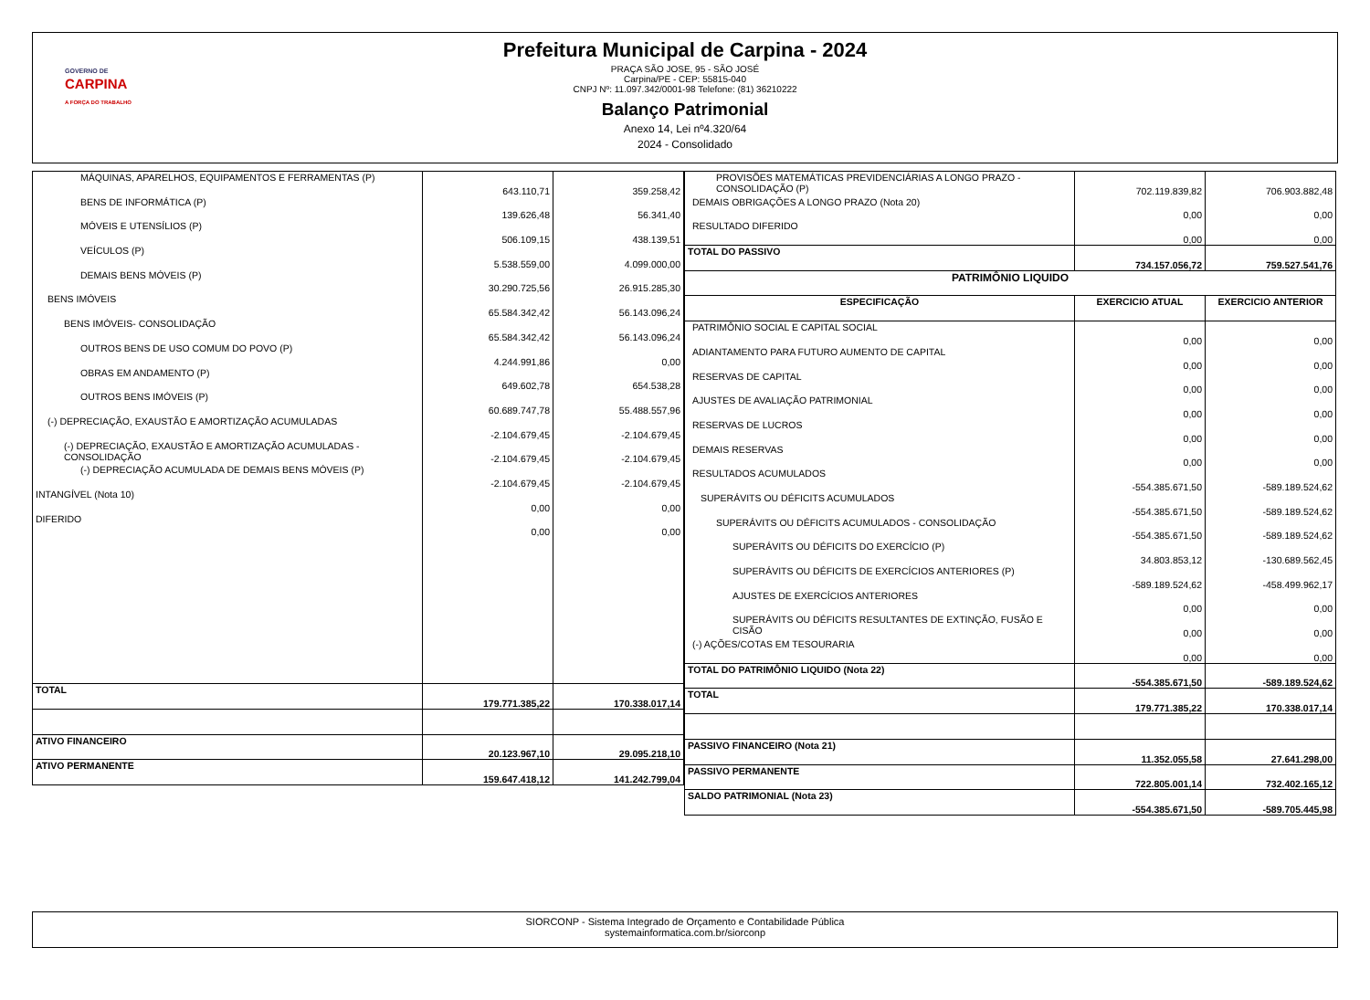GOVERNO DE
CARPINA
A FORÇA DO TRABALHO
Prefeitura Municipal de Carpina - 2024
PRAÇA SÃO JOSE, 95 - SÃO JOSÉ
Carpina/PE - CEP: 55815-040
CNPJ Nº: 11.097.342/0001-98 Telefone: (81) 36210222
Balanço Patrimonial
Anexo 14, Lei nº4.320/64
2024 - Consolidado
| MÁQUINAS, APARELHOS, EQUIPAMENTOS E FERRAMENTAS (P) | 643.110,71 | 359.258,42 |
| BENS DE INFORMÁTICA (P) | 139.626,48 | 56.341,40 |
| MÓVEIS E UTENSÍLIOS (P) | 506.109,15 | 438.139,51 |
| VEÍCULOS (P) | 5.538.559,00 | 4.099.000,00 |
| DEMAIS BENS MÓVEIS (P) | 30.290.725,56 | 26.915.285,30 |
| BENS IMÓVEIS | 65.584.342,42 | 56.143.096,24 |
| BENS IMÓVEIS- CONSOLIDAÇÃO | 65.584.342,42 | 56.143.096,24 |
| OUTROS BENS DE USO COMUM DO POVO (P) | 4.244.991,86 | 0,00 |
| OBRAS EM ANDAMENTO (P) | 649.602,78 | 654.538,28 |
| OUTROS BENS IMÓVEIS (P) | 60.689.747,78 | 55.488.557,96 |
| (-) DEPRECIAÇÃO, EXAUSTÃO E AMORTIZAÇÃO ACUMULADAS | -2.104.679,45 | -2.104.679,45 |
| (-) DEPRECIAÇÃO, EXAUSTÃO E AMORTIZAÇÃO ACUMULADAS - CONSOLIDAÇÃO | -2.104.679,45 | -2.104.679,45 |
| (-) DEPRECIAÇÃO ACUMULADA DE DEMAIS BENS MÓVEIS (P) | -2.104.679,45 | -2.104.679,45 |
| INTANGÍVEL (Nota 10) | 0,00 | 0,00 |
| DIFERIDO | 0,00 | 0,00 |
| TOTAL | 179.771.385,22 | 170.338.017,14 |
| ATIVO FINANCEIRO | 20.123.967,10 | 29.095.218,10 |
| ATIVO PERMANENTE | 159.647.418,12 | 141.242.799,04 |
| PROVISÕES MATEMÁTICAS PREVIDENCIÁRIAS A LONGO PRAZO - CONSOLIDAÇÃO (P) | 702.119.839,82 | 706.903.882,48 |
| DEMAIS OBRIGAÇÕES A LONGO PRAZO (Nota 20) | 0,00 | 0,00 |
| RESULTADO DIFERIDO | 0,00 | 0,00 |
| TOTAL DO PASSIVO | 734.157.056,72 | 759.527.541,76 |
| PATRIMÔNIO LIQUIDO | | |
| ESPECIFICAÇÃO | EXERCICIO ATUAL | EXERCICIO ANTERIOR |
| PATRIMÔNIO SOCIAL E CAPITAL SOCIAL | 0,00 | 0,00 |
| ADIANTAMENTO PARA FUTURO AUMENTO DE CAPITAL | 0,00 | 0,00 |
| RESERVAS DE CAPITAL | 0,00 | 0,00 |
| AJUSTES DE AVALIAÇÃO PATRIMONIAL | 0,00 | 0,00 |
| RESERVAS DE LUCROS | 0,00 | 0,00 |
| DEMAIS RESERVAS | 0,00 | 0,00 |
| RESULTADOS ACUMULADOS | -554.385.671,50 | -589.189.524,62 |
| SUPERÁVITS OU DÉFICITS ACUMULADOS | -554.385.671,50 | -589.189.524,62 |
| SUPERÁVITS OU DÉFICITS ACUMULADOS - CONSOLIDAÇÃO | -554.385.671,50 | -589.189.524,62 |
| SUPERÁVITS OU DÉFICITS DO EXERCÍCIO (P) | 34.803.853,12 | -130.689.562,45 |
| SUPERÁVITS OU DÉFICITS DE EXERCÍCIOS ANTERIORES (P) | -589.189.524,62 | -458.499.962,17 |
| AJUSTES DE EXERCÍCIOS ANTERIORES | 0,00 | 0,00 |
| SUPERÁVITS OU DÉFICITS RESULTANTES DE EXTINÇÃO, FUSÃO E CISÃO | 0,00 | 0,00 |
| (-) AÇÕES/COTAS EM TESOURARIA | 0,00 | 0,00 |
| TOTAL DO PATRIMÔNIO LIQUIDO (Nota 22) | -554.385.671,50 | -589.189.524,62 |
| TOTAL | 179.771.385,22 | 170.338.017,14 |
| PASSIVO FINANCEIRO (Nota 21) | 11.352.055,58 | 27.641.298,00 |
| PASSIVO PERMANENTE | 722.805.001,14 | 732.402.165,12 |
| SALDO PATRIMONIAL (Nota 23) | -554.385.671,50 | -589.705.445,98 |
SIORCONP - Sistema Integrado de Orçamento e Contabilidade Pública
systemainformatica.com.br/siorconp